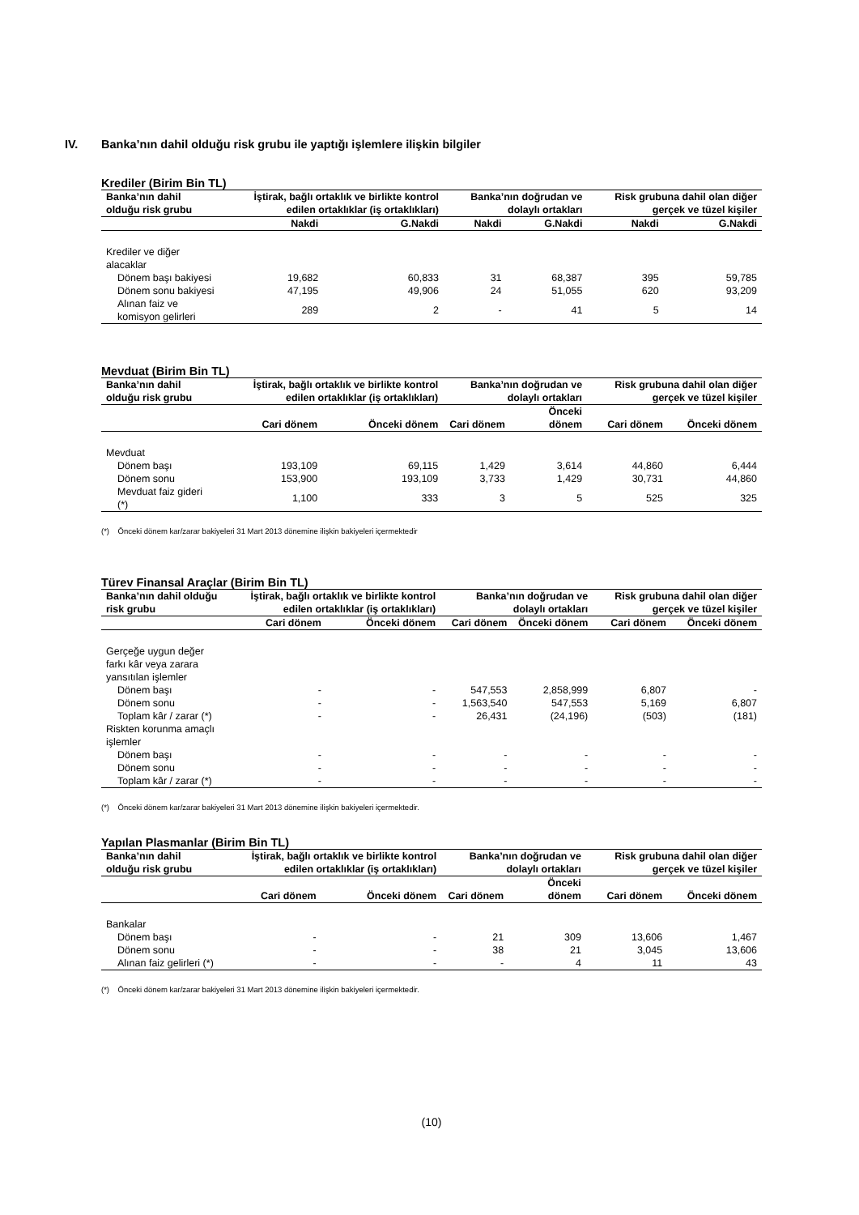IV. Banka’nın dahil olduğu risk grubu ile yaptığı işlemlere ilişkin bilgiler
Krediler (Birim Bin TL)
| Banka’nın dahil olduğu risk grubu | İştirak, bağlı ortaklık ve birlikte kontrol edilen ortaklıklar (iş ortaklıkları) | | Banka’nın doğrudan ve dolaylı ortakları | | Risk grubuna dahil olan diğer gerçek ve tüzel kişiler | |
| --- | --- | --- | --- | --- | --- | --- |
| | Nakdi | G.Nakdi | Nakdi | G.Nakdi | Nakdi | G.Nakdi |
| Krediler ve diğer alacaklar | | | | | | |
| Dönem başı bakiyesi | 19,682 | 60,833 | 31 | 68,387 | 395 | 59,785 |
| Dönem sonu bakiyesi | 47,195 | 49,906 | 24 | 51,055 | 620 | 93,209 |
| Alınan faiz ve komisyon gelirleri | 289 | 2 | - | 41 | 5 | 14 |
Mevduat (Birim Bin TL)
| Banka’nın dahil olduğu risk grubu | İştirak, bağlı ortaklık ve birlikte kontrol edilen ortaklıklar (iş ortaklıkları) | | Banka’nın doğrudan ve dolaylı ortakları | | Risk grubuna dahil olan diğer gerçek ve tüzel kişiler | |
| --- | --- | --- | --- | --- | --- | --- |
| | Cari dönem | Önceki dönem | Cari dönem | Önceki dönem | Cari dönem | Önceki dönem |
| Mevduat | | | | | | |
| Dönem başı | 193,109 | 69,115 | 1,429 | 3,614 | 44,860 | 6,444 |
| Dönem sonu | 153,900 | 193,109 | 3,733 | 1,429 | 30,731 | 44,860 |
| Mevduat faiz gideri (*) | 1,100 | 333 | 3 | 5 | 525 | 325 |
(*) Önceki dönem kar/zarar bakiyeleri 31 Mart 2013 dönemine ilişkin bakiyeleri içermektedir
Türev Finansal Araçlar (Birim Bin TL)
| Banka’nın dahil olduğu risk grubu | İştirak, bağlı ortaklık ve birlikte kontrol edilen ortaklıklar (iş ortaklıkları) | | Banka’nın doğrudan ve dolaylı ortakları | | Risk grubuna dahil olan diğer gerçek ve tüzel kişiler | |
| --- | --- | --- | --- | --- | --- | --- |
| | Cari dönem | Önceki dönem | Cari dönem | Önceki dönem | Cari dönem | Önceki dönem |
| Gerçeğe uygun değer farkı kâr veya zarara yansıtılan işlemler | | | | | | |
| Dönem başı | - | - | 547,553 | 2,858,999 | 6,807 | - |
| Dönem sonu | - | - | 1,563,540 | 547,553 | 5,169 | 6,807 |
| Toplam kâr / zarar (*) | - | - | 26,431 | (24,196) | (503) | (181) |
| Riskten korunma amaçlı işlemler | | | | | | |
| Dönem başı | - | - | - | - | - | - |
| Dönem sonu | - | - | - | - | - | - |
| Toplam kâr / zarar (*) | - | - | - | - | - | - |
(*) Önceki dönem kar/zarar bakiyeleri 31 Mart 2013 dönemine ilişkin bakiyeleri içermektedir.
Yapılan Plasmanlar (Birim Bin TL)
| Banka’nın dahil olduğu risk grubu | İştirak, bağlı ortaklık ve birlikte kontrol edilen ortaklıklar (iş ortaklıkları) | | Banka’nın doğrudan ve dolaylı ortakları | | Risk grubuna dahil olan diğer gerçek ve tüzel kişiler | |
| --- | --- | --- | --- | --- | --- | --- |
| | Cari dönem | Önceki dönem | Cari dönem | Önceki dönem | Cari dönem | Önceki dönem |
| Bankalar | | | | | | |
| Dönem başı | - | - | 21 | 309 | 13,606 | 1,467 |
| Dönem sonu | - | - | 38 | 21 | 3,045 | 13,606 |
| Alınan faiz gelirleri (*) | - | - | - | 4 | 11 | 43 |
(*) Önceki dönem kar/zarar bakiyeleri 31 Mart 2013 dönemine ilişkin bakiyeleri içermektedir.
(10)